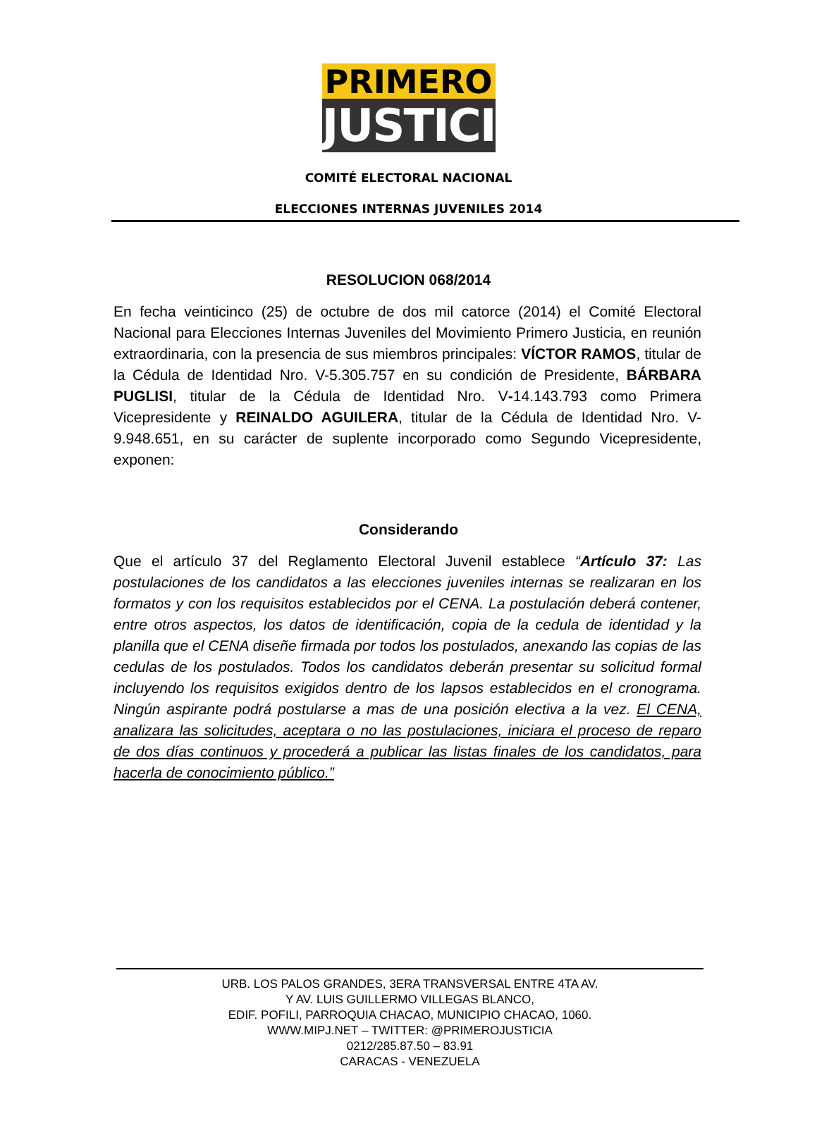PRIMERO
JUSTICIA
COMITÉ ELECTORAL NACIONAL
ELECCIONES INTERNAS JUVENILES 2014
RESOLUCION 068/2014
En fecha veinticinco (25) de octubre de dos mil catorce (2014) el Comité Electoral Nacional para Elecciones Internas Juveniles del Movimiento Primero Justicia, en reunión extraordinaria, con la presencia de sus miembros principales: VÍCTOR RAMOS, titular de la Cédula de Identidad Nro. V-5.305.757 en su condición de Presidente, BÁRBARA PUGLISI, titular de la Cédula de Identidad Nro. V-14.143.793 como Primera Vicepresidente y REINALDO AGUILERA, titular de la Cédula de Identidad Nro. V-9.948.651, en su carácter de suplente incorporado como Segundo Vicepresidente, exponen:
Considerando
Que el artículo 37 del Reglamento Electoral Juvenil establece “Artículo 37: Las postulaciones de los candidatos a las elecciones juveniles internas se realizaran en los formatos y con los requisitos establecidos por el CENA. La postulación deberá contener, entre otros aspectos, los datos de identificación, copia de la cedula de identidad y la planilla que el CENA diseñe firmada por todos los postulados, anexando las copias de las cedulas de los postulados. Todos los candidatos deberán presentar su solicitud formal incluyendo los requisitos exigidos dentro de los lapsos establecidos en el cronograma. Ningún aspirante podrá postularse a mas de una posición electiva a la vez. El CENA, analizara las solicitudes, aceptara o no las postulaciones, iniciara el proceso de reparo de dos días continuos y procederá a publicar las listas finales de los candidatos, para hacerla de conocimiento público.”
URB. LOS PALOS GRANDES, 3ERA TRANSVERSAL ENTRE 4TA AV.
Y AV. LUIS GUILLERMO VILLEGAS BLANCO,
EDIF. POFILI, PARROQUIA CHACAO, MUNICIPIO CHACAO, 1060.
WWW.MIPJ.NET – TWITTER: @PRIMEROJUSTICIA
0212/285.87.50 – 83.91
CARACAS - VENEZUELA